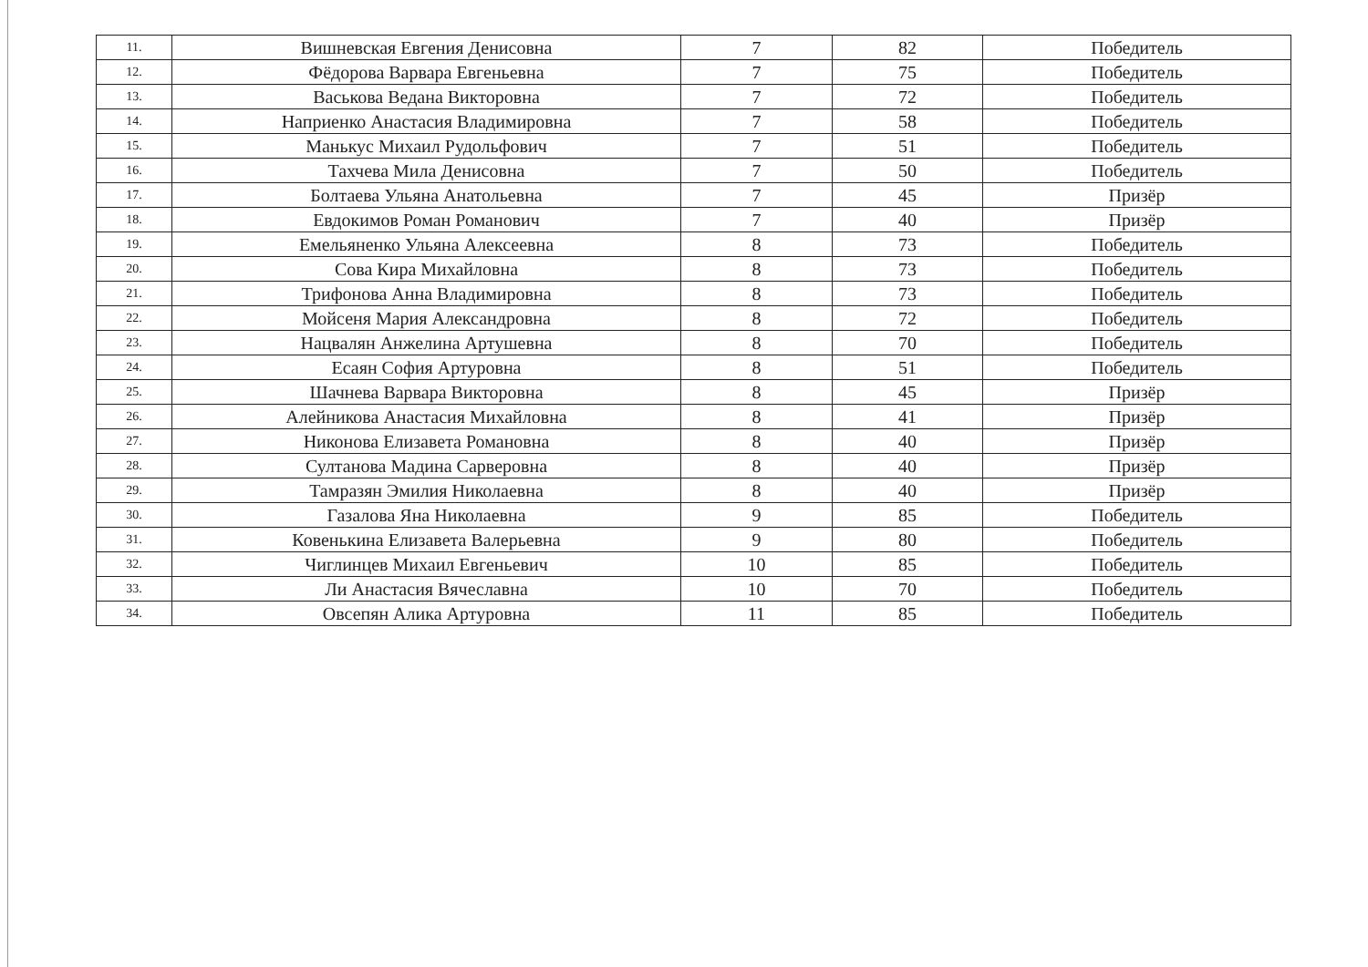| 11. | Вишневская Евгения Денисовна | 7 | 82 | Победитель |
| 12. | Фёдорова Варвара Евгеньевна | 7 | 75 | Победитель |
| 13. | Васькова Ведана Викторовна | 7 | 72 | Победитель |
| 14. | Наприенко Анастасия Владимировна | 7 | 58 | Победитель |
| 15. | Манькус Михаил Рудольфович | 7 | 51 | Победитель |
| 16. | Тахчева Мила Денисовна | 7 | 50 | Победитель |
| 17. | Болтаева Ульяна Анатольевна | 7 | 45 | Призёр |
| 18. | Евдокимов Роман Романович | 7 | 40 | Призёр |
| 19. | Емельяненко Ульяна Алексеевна | 8 | 73 | Победитель |
| 20. | Сова Кира Михайловна | 8 | 73 | Победитель |
| 21. | Трифонова Анна Владимировна | 8 | 73 | Победитель |
| 22. | Мойсеня Мария Александровна | 8 | 72 | Победитель |
| 23. | Нацвалян Анжелина Артушевна | 8 | 70 | Победитель |
| 24. | Есаян София Артуровна | 8 | 51 | Победитель |
| 25. | Шачнева Варвара Викторовна | 8 | 45 | Призёр |
| 26. | Алейникова Анастасия Михайловна | 8 | 41 | Призёр |
| 27. | Никонова Елизавета Романовна | 8 | 40 | Призёр |
| 28. | Султанова Мадина Сарверовна | 8 | 40 | Призёр |
| 29. | Тамразян Эмилия Николаевна | 8 | 40 | Призёр |
| 30. | Газалова Яна Николаевна | 9 | 85 | Победитель |
| 31. | Ковенькина Елизавета Валерьевна | 9 | 80 | Победитель |
| 32. | Чиглинцев Михаил Евгеньевич | 10 | 85 | Победитель |
| 33. | Ли Анастасия Вячеславна | 10 | 70 | Победитель |
| 34. | Овсепян Алика Артуровна | 11 | 85 | Победитель |